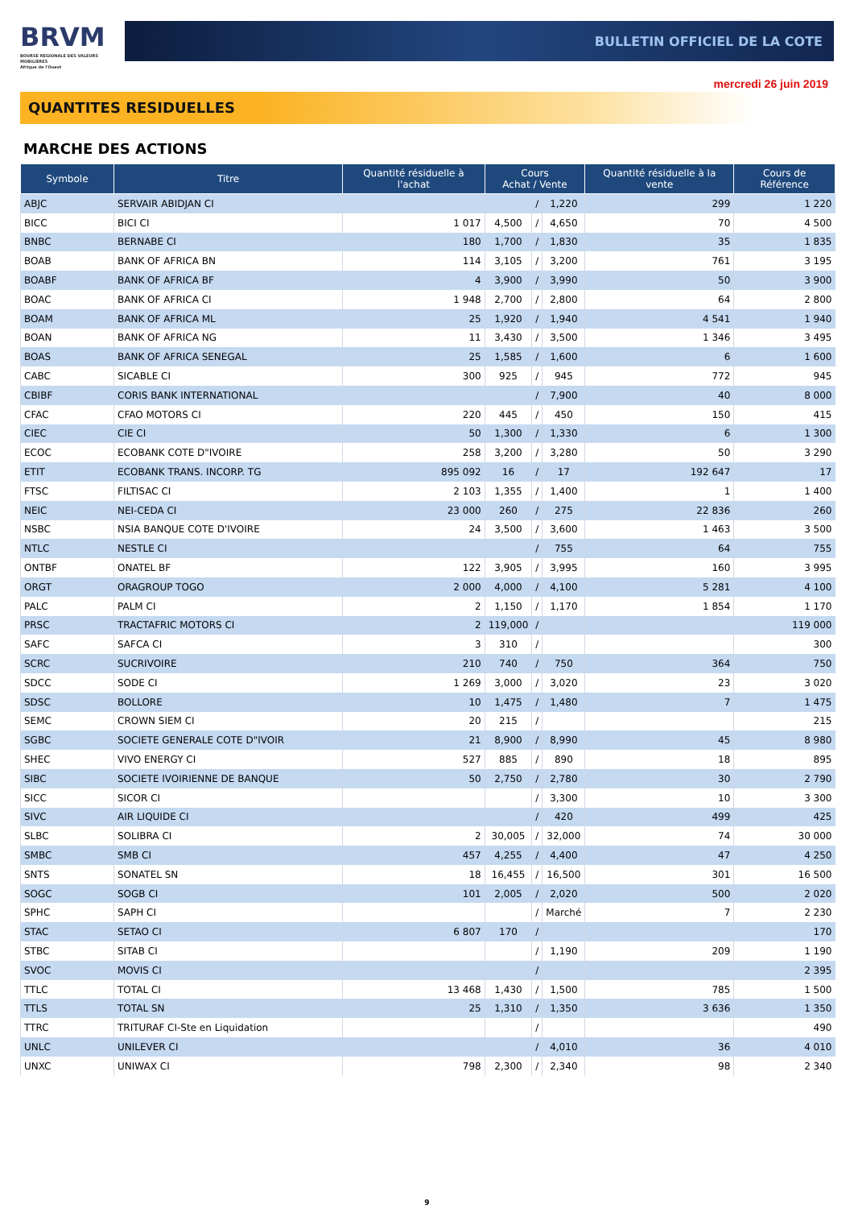BRVM
BOURSE REGIONALE DES VALEURS MOBILIERES
Afrique de l'Ouest
BULLETIN OFFICIEL DE LA COTE
mercredi 26 juin 2019
QUANTITES RESIDUELLES
MARCHE DES ACTIONS
| Symbole | Titre | Quantité résiduelle à l'achat | Cours Achat / Vente | | | Quantité résiduelle à la vente | Cours de Référence |
| --- | --- | --- | --- | --- | --- | --- | --- |
| ABJC | SERVAIR ABIDJAN CI | | | / | 1,220 | 299 | 1 220 |
| BICC | BICI CI | 1 017 | 4,500 | / | 4,650 | 70 | 4 500 |
| BNBC | BERNABE CI | 180 | 1,700 | / | 1,830 | 35 | 1 835 |
| BOAB | BANK OF AFRICA BN | 114 | 3,105 | / | 3,200 | 761 | 3 195 |
| BOABF | BANK OF AFRICA BF | 4 | 3,900 | / | 3,990 | 50 | 3 900 |
| BOAC | BANK OF AFRICA CI | 1 948 | 2,700 | / | 2,800 | 64 | 2 800 |
| BOAM | BANK OF AFRICA ML | 25 | 1,920 | / | 1,940 | 4 541 | 1 940 |
| BOAN | BANK OF AFRICA NG | 11 | 3,430 | / | 3,500 | 1 346 | 3 495 |
| BOAS | BANK OF AFRICA SENEGAL | 25 | 1,585 | / | 1,600 | 6 | 1 600 |
| CABC | SICABLE CI | 300 | 925 | / | 945 | 772 | 945 |
| CBIBF | CORIS BANK INTERNATIONAL | | | / | 7,900 | 40 | 8 000 |
| CFAC | CFAO MOTORS CI | 220 | 445 | / | 450 | 150 | 415 |
| CIEC | CIE CI | 50 | 1,300 | / | 1,330 | 6 | 1 300 |
| ECOC | ECOBANK COTE D"IVOIRE | 258 | 3,200 | / | 3,280 | 50 | 3 290 |
| ETIT | ECOBANK TRANS. INCORP. TG | 895 092 | 16 | / | 17 | 192 647 | 17 |
| FTSC | FILTISAC CI | 2 103 | 1,355 | / | 1,400 | 1 | 1 400 |
| NEIC | NEI-CEDA CI | 23 000 | 260 | / | 275 | 22 836 | 260 |
| NSBC | NSIA BANQUE COTE D'IVOIRE | 24 | 3,500 | / | 3,600 | 1 463 | 3 500 |
| NTLC | NESTLE CI | | | / | 755 | 64 | 755 |
| ONTBF | ONATEL BF | 122 | 3,905 | / | 3,995 | 160 | 3 995 |
| ORGT | ORAGROUP TOGO | 2 000 | 4,000 | / | 4,100 | 5 281 | 4 100 |
| PALC | PALM CI | 2 | 1,150 | / | 1,170 | 1 854 | 1 170 |
| PRSC | TRACTAFRIC MOTORS CI | 2 | 119,000 | / | | | 119 000 |
| SAFC | SAFCA CI | 3 | 310 | / | | | 300 |
| SCRC | SUCRIVOIRE | 210 | 740 | / | 750 | 364 | 750 |
| SDCC | SODE CI | 1 269 | 3,000 | / | 3,020 | 23 | 3 020 |
| SDSC | BOLLORE | 10 | 1,475 | / | 1,480 | 7 | 1 475 |
| SEMC | CROWN SIEM CI | 20 | 215 | / | | | 215 |
| SGBC | SOCIETE GENERALE COTE D"IVOIR | 21 | 8,900 | / | 8,990 | 45 | 8 980 |
| SHEC | VIVO ENERGY CI | 527 | 885 | / | 890 | 18 | 895 |
| SIBC | SOCIETE IVOIRIENNE DE BANQUE | 50 | 2,750 | / | 2,780 | 30 | 2 790 |
| SICC | SICOR CI | | | / | 3,300 | 10 | 3 300 |
| SIVC | AIR LIQUIDE CI | | | / | 420 | 499 | 425 |
| SLBC | SOLIBRA CI | 2 | 30,005 | / | 32,000 | 74 | 30 000 |
| SMBC | SMB CI | 457 | 4,255 | / | 4,400 | 47 | 4 250 |
| SNTS | SONATEL SN | 18 | 16,455 | / | 16,500 | 301 | 16 500 |
| SOGC | SOGB CI | 101 | 2,005 | / | 2,020 | 500 | 2 020 |
| SPHC | SAPH CI | | | / | Marché | 7 | 2 230 |
| STAC | SETAO CI | 6 807 | 170 | / | | | 170 |
| STBC | SITAB CI | | | / | 1,190 | 209 | 1 190 |
| SVOC | MOVIS CI | | | / | | | 2 395 |
| TTLC | TOTAL CI | 13 468 | 1,430 | / | 1,500 | 785 | 1 500 |
| TTLS | TOTAL SN | 25 | 1,310 | / | 1,350 | 3 636 | 1 350 |
| TTRC | TRITURAF CI-Ste en Liquidation | | | / | | | 490 |
| UNLC | UNILEVER CI | | | / | 4,010 | 36 | 4 010 |
| UNXC | UNIWAX CI | 798 | 2,300 | / | 2,340 | 98 | 2 340 |
9